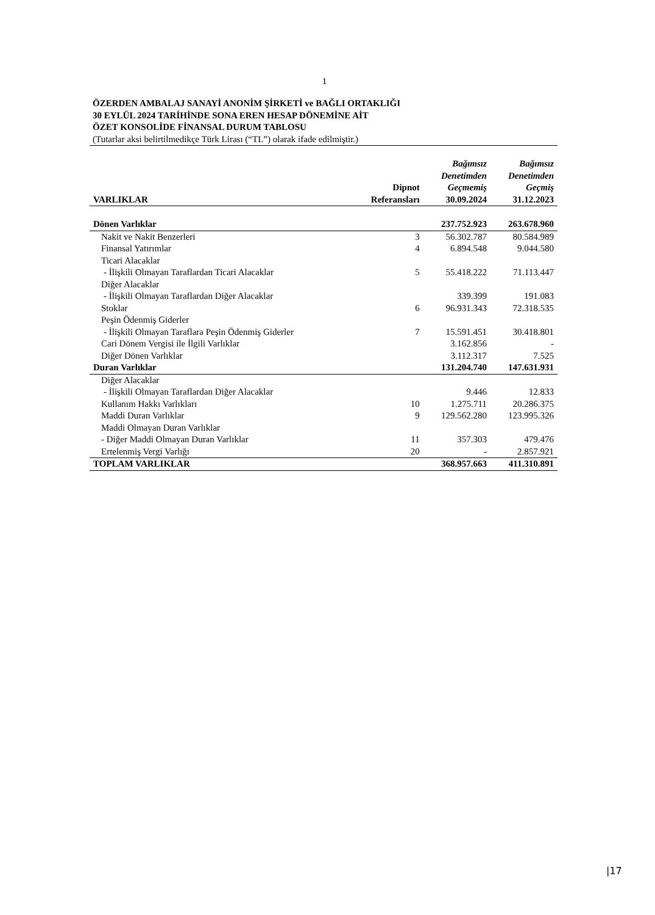1
ÖZERDEN AMBALAJ SANAYİ ANONİM ŞİRKETİ ve BAĞLI ORTAKLIĞI
30 EYLÜL 2024 TARİHİNDE SONA EREN HESAP DÖNEMİNE AİT
ÖZET KONSOLİDE FİNANSAL DURUM TABLOSU
(Tutarlar aksi belirtilmedikçe Türk Lirası (“TL”) olarak ifade edilmiştir.)
| VARLIKLAR | Dipnot Referansları | Bağımsız Denetimden Geçmemiş 30.09.2024 | Bağımsız Denetimden Geçmiş 31.12.2023 |
| --- | --- | --- | --- |
| Dönen Varlıklar | | 237.752.923 | 263.678.960 |
| Nakit ve Nakit Benzerleri | 3 | 56.302.787 | 80.584.989 |
| Finansal Yatırımlar | 4 | 6.894.548 | 9.044.580 |
| Ticari Alacaklar | | | |
| - İlişkili Olmayan Taraflardan Ticari Alacaklar | 5 | 55.418.222 | 71.113.447 |
| Diğer Alacaklar | | | |
| - İlişkili Olmayan Taraflardan Diğer Alacaklar | | 339.399 | 191.083 |
| Stoklar | 6 | 96.931.343 | 72.318.535 |
| Peşin Ödenmiş Giderler | | | |
| - İlişkili Olmayan Taraflara Peşin Ödenmiş Giderler | 7 | 15.591.451 | 30.418.801 |
| Cari Dönem Vergisi ile İlgili Varlıklar | | 3.162.856 | - |
| Diğer Dönen Varlıklar | | 3.112.317 | 7.525 |
| Duran Varlıklar | | 131.204.740 | 147.631.931 |
| Diğer Alacaklar | | | |
| - İlişkili Olmayan Taraflardan Diğer Alacaklar | | 9.446 | 12.833 |
| Kullanım Hakkı Varlıkları | 10 | 1.275.711 | 20.286.375 |
| Maddi Duran Varlıklar | 9 | 129.562.280 | 123.995.326 |
| Maddi Olmayan Duran Varlıklar | | | |
| - Diğer Maddi Olmayan Duran Varlıklar | 11 | 357.303 | 479.476 |
| Ertelenmiş Vergi Varlığı | 20 | - | 2.857.921 |
| TOPLAM VARLIKLAR | | 368.957.663 | 411.310.891 |
|17